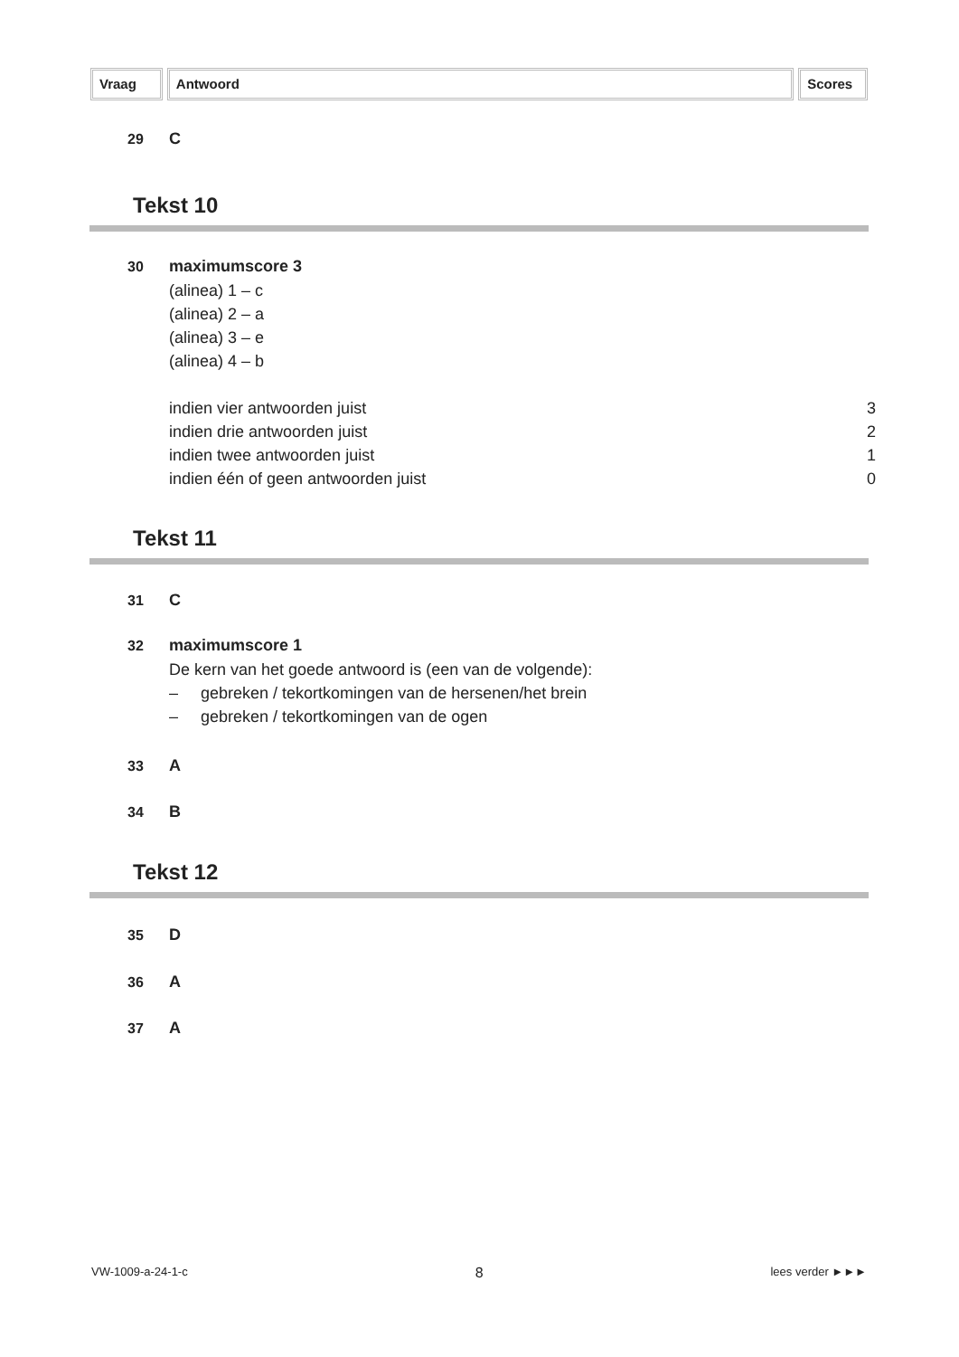Vraag Antwoord Scores
29 C
Tekst 10
30 maximumscore 3
(alinea) 1 – c
(alinea) 2 – a
(alinea) 3 – e
(alinea) 4 – b
indien vier antwoorden juist 3
indien drie antwoorden juist 2
indien twee antwoorden juist 1
indien één of geen antwoorden juist 0
Tekst 11
31 C
32 maximumscore 1
De kern van het goede antwoord is (een van de volgende):
– gebreken / tekortkomingen van de hersenen/het brein
– gebreken / tekortkomingen van de ogen
33 A
34 B
Tekst 12
35 D
36 A
37 A
VW-1009-a-24-1-c 8 lees verder ►►►